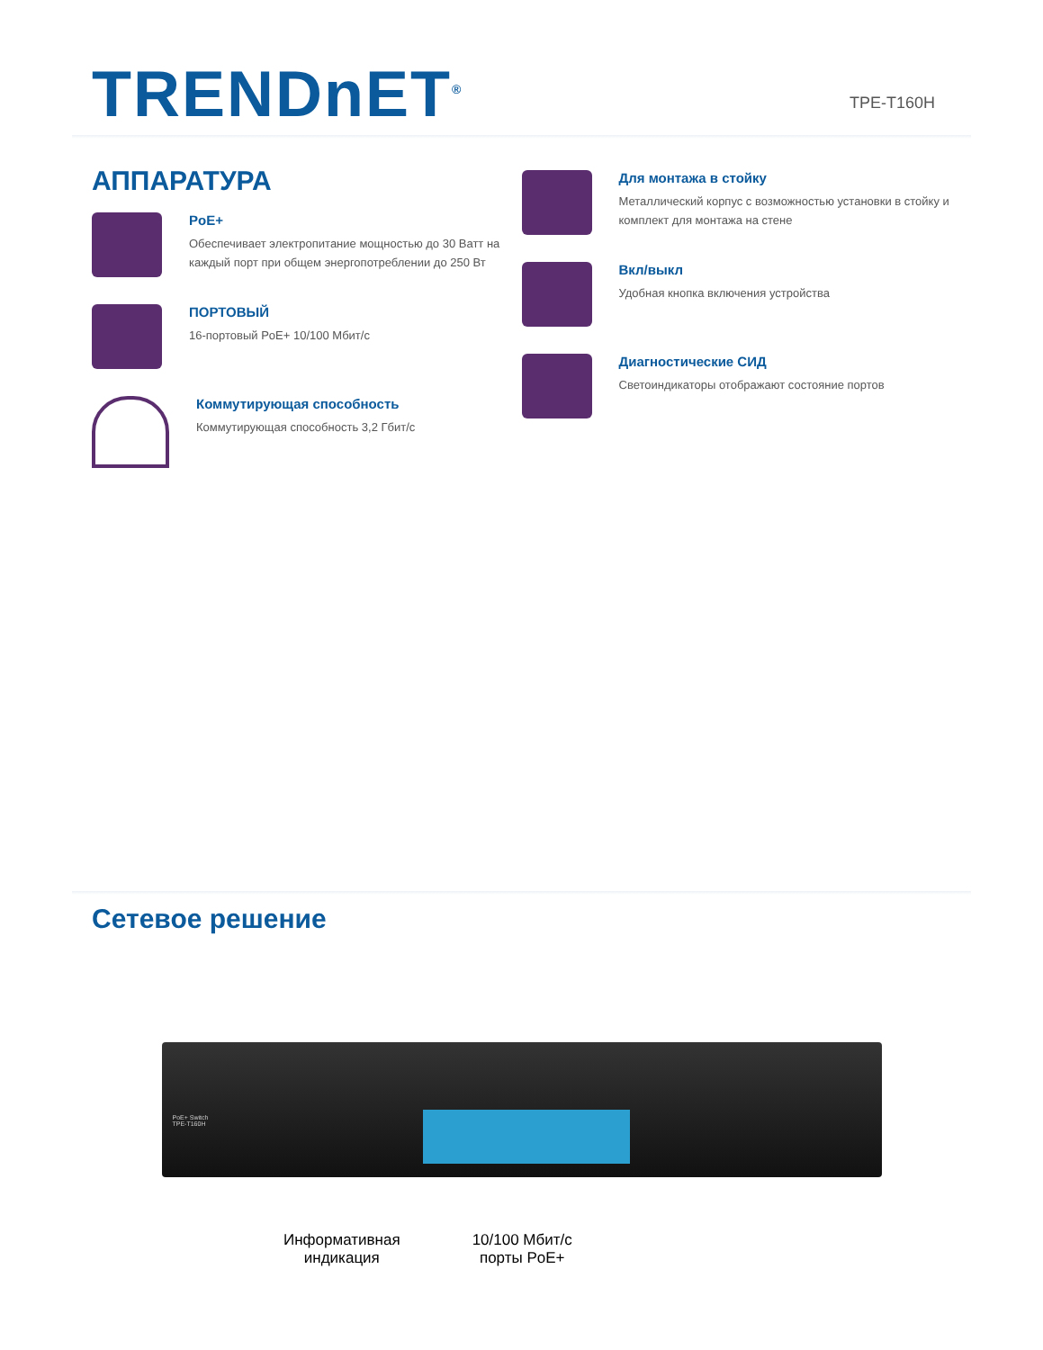TRENDnET<sup>®</sup>
TPE-T160H
АППАРАТУРА
PoE+
Обеспечивает электропитание мощностью до 30 Ватт на каждый порт при общем энергопотреблении до 250 Вт
ПОРТОВЫЙ
16-портовый PoE+ 10/100 Мбит/с
Коммутирующая способность
Коммутирующая способность 3,2 Гбит/с
Для монтажа в стойку
Металлический корпус с возможностью установки в стойку и комплект для монтажа на стене
Вкл/выкл
Удобная кнопка включения устройства
Диагностические СИД
Светоиндикаторы отображают состояние портов
Сетевое решение
PoE+ Switch
TPE-T160H
Информативная
индикация
10/100 Мбит/с
порты PoE+